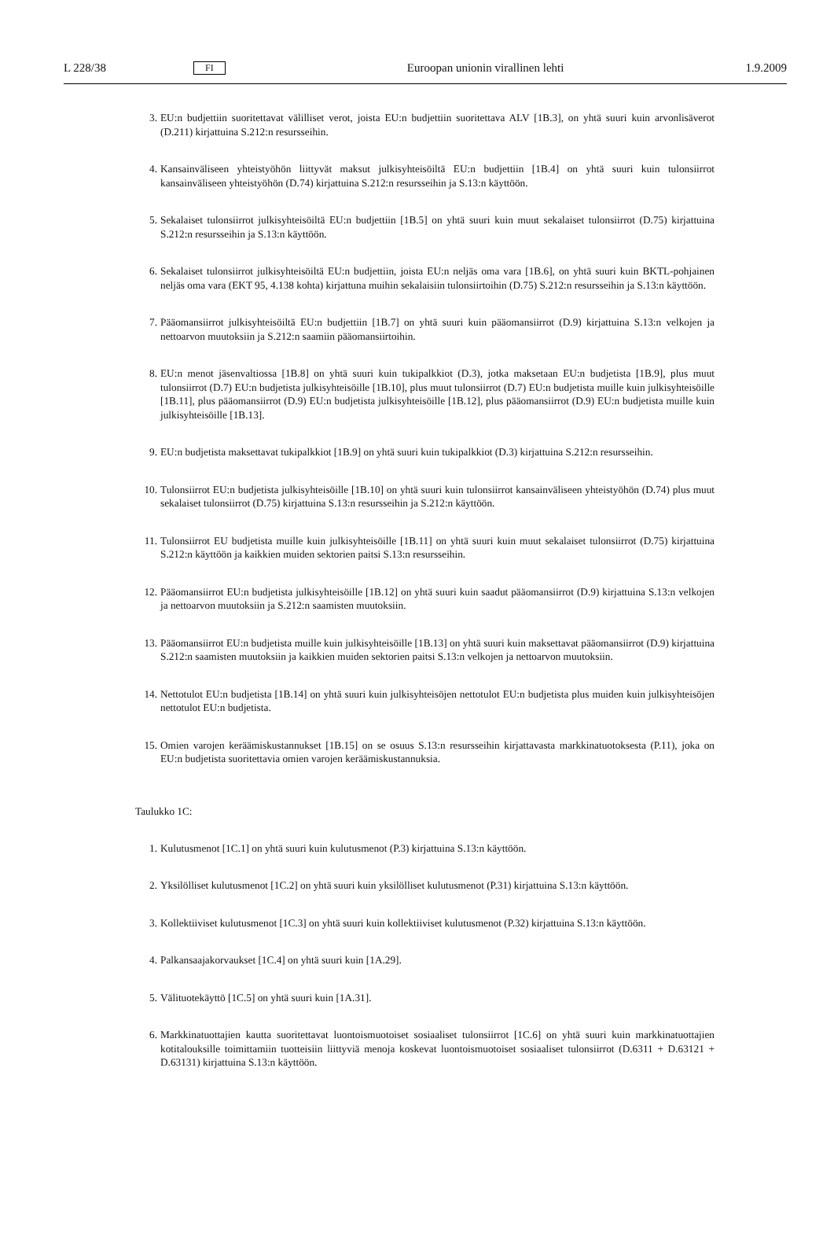L 228/38 FI Euroopan unionin virallinen lehti 1.9.2009
3. EU:n budjettiin suoritettavat välilliset verot, joista EU:n budjettiin suoritettava ALV [1B.3], on yhtä suuri kuin arvonlisäverot (D.211) kirjattuina S.212:n resursseihin.
4. Kansainväliseen yhteistyöhön liittyvät maksut julkisyhteisöiltä EU:n budjettiin [1B.4] on yhtä suuri kuin tulonsiirrot kansainväliseen yhteistyöhön (D.74) kirjattuina S.212:n resursseihin ja S.13:n käyttöön.
5. Sekalaiset tulonsiirrot julkisyhteisöiltä EU:n budjettiin [1B.5] on yhtä suuri kuin muut sekalaiset tulonsiirrot (D.75) kirjattuina S.212:n resursseihin ja S.13:n käyttöön.
6. Sekalaiset tulonsiirrot julkisyhteisöiltä EU:n budjettiin, joista EU:n neljäs oma vara [1B.6], on yhtä suuri kuin BKTL-pohjainen neljäs oma vara (EKT 95, 4.138 kohta) kirjattuna muihin sekalaisiin tulonsiirtoihin (D.75) S.212:n resurs­seihin ja S.13:n käyttöön.
7. Pääomansiirrot julkisyhteisöiltä EU:n budjettiin [1B.7] on yhtä suuri kuin pääomansiirrot (D.9) kirjattuina S.13:n velkojen ja nettoarvon muutoksiin ja S.212:n saamiin pääomansiirtoihin.
8. EU:n menot jäsenvaltiossa [1B.8] on yhtä suuri kuin tukipalkkiot (D.3), jotka maksetaan EU:n budjetista [1B.9], plus muut tulonsiirrot (D.7) EU:n budjetista julkisyhteisöille [1B.10], plus muut tulonsiirrot (D.7) EU:n budjetista muille kuin julkisyhteisöille [1B.11], plus pääomansiirrot (D.9) EU:n budjetista julkisyhteisöille [1B.12], plus pääomansiirrot (D.9) EU:n budjetista muille kuin julkisyhteisöille [1B.13].
9. EU:n budjetista maksettavat tukipalkkiot [1B.9] on yhtä suuri kuin tukipalkkiot (D.3) kirjattuina S.212:n resursseihin.
10. Tulonsiirrot EU:n budjetista julkisyhteisöille [1B.10] on yhtä suuri kuin tulonsiirrot kansainväliseen yhteistyöhön (D.74) plus muut sekalaiset tulonsiirrot (D.75) kirjattuina S.13:n resursseihin ja S.212:n käyttöön.
11. Tulonsiirrot EU budjetista muille kuin julkisyhteisöille [1B.11] on yhtä suuri kuin muut sekalaiset tulonsiirrot (D.75) kirjattuina S.212:n käyttöön ja kaikkien muiden sektorien paitsi S.13:n resursseihin.
12. Pääomansiirrot EU:n budjetista julkisyhteisöille [1B.12] on yhtä suuri kuin saadut pääomansiirrot (D.9) kirjattuina S.13:n velkojen ja nettoarvon muutoksiin ja S.212:n saamisten muutoksiin.
13. Pääomansiirrot EU:n budjetista muille kuin julkisyhteisöille [1B.13] on yhtä suuri kuin maksettavat pääomansiirrot (D.9) kirjattuina S.212:n saamisten muutoksiin ja kaikkien muiden sektorien paitsi S.13:n velkojen ja nettoarvon muutoksiin.
14. Nettotulot EU:n budjetista [1B.14] on yhtä suuri kuin julkisyhteisöjen nettotulot EU:n budjetista plus muiden kuin julkisyhteisöjen nettotulot EU:n budjetista.
15. Omien varojen keräämiskustannukset [1B.15] on se osuus S.13:n resursseihin kirjattavasta markkinatuotoksesta (P.11), joka on EU:n budjetista suoritettavia omien varojen keräämiskustannuksia.
Taulukko 1C:
1. Kulutusmenot [1C.1] on yhtä suuri kuin kulutusmenot (P.3) kirjattuina S.13:n käyttöön.
2. Yksilölliset kulutusmenot [1C.2] on yhtä suuri kuin yksilölliset kulutusmenot (P.31) kirjattuina S.13:n käyttöön.
3. Kollektiiviset kulutusmenot [1C.3] on yhtä suuri kuin kollektiiviset kulutusmenot (P.32) kirjattuina S.13:n käyttöön.
4. Palkansaajakorvaukset [1C.4] on yhtä suuri kuin [1A.29].
5. Välituotekäyttö [1C.5] on yhtä suuri kuin [1A.31].
6. Markkinatuottajien kautta suoritettavat luontoismuotoiset sosiaaliset tulonsiirrot [1C.6] on yhtä suuri kuin markki­natuottajien kotitalouksille toimittamiin tuotteisiin liittyviä menoja koskevat luontoismuotoiset sosiaaliset tulonsiirrot (D.6311 + D.63121 + D.63131) kirjattuina S.13:n käyttöön.